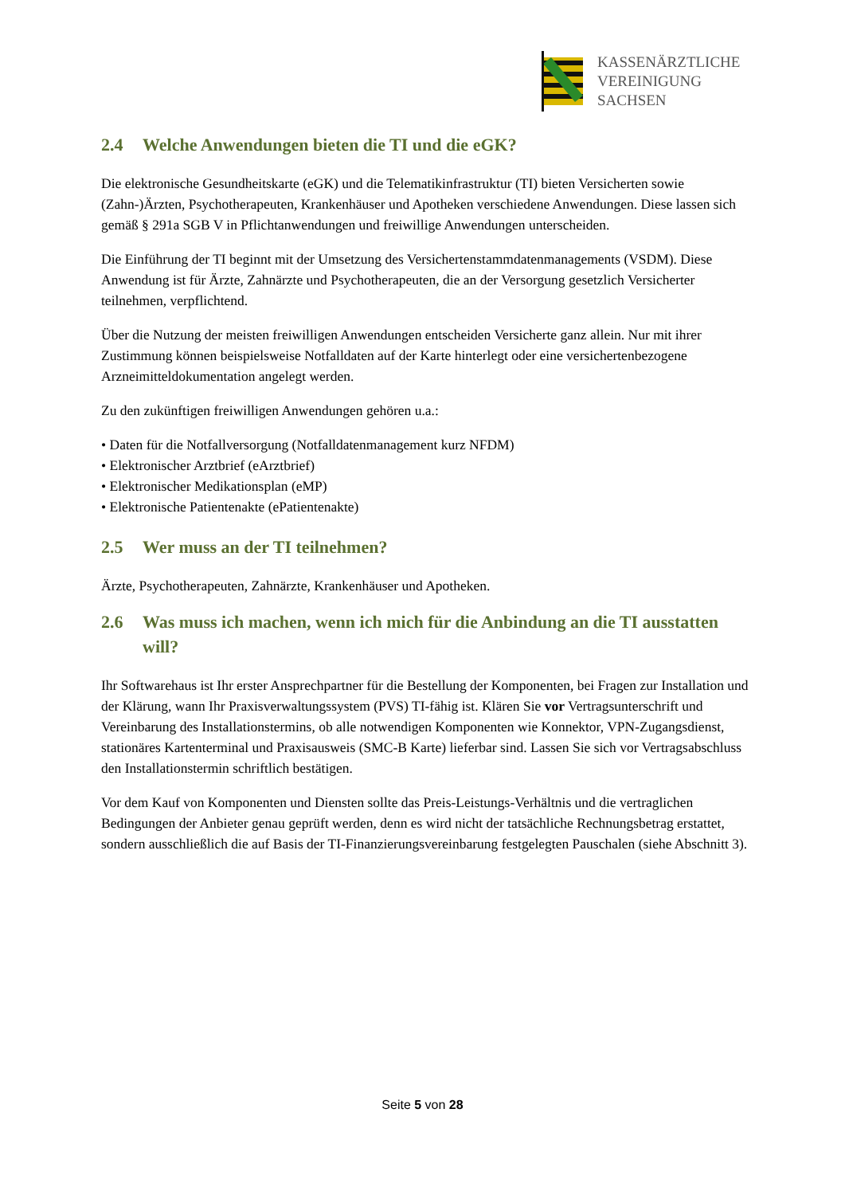KASSENÄRZTLICHE
VEREINIGUNG
SACHSEN
2.4 Welche Anwendungen bieten die TI und die eGK?
Die elektronische Gesundheitskarte (eGK) und die Telematikinfrastruktur (TI) bieten Versicherten sowie (Zahn-)Ärzten, Psychotherapeuten, Krankenhäuser und Apotheken verschiedene Anwendungen. Diese lassen sich gemäß § 291a SGB V in Pflichtanwendungen und freiwillige Anwendungen unterscheiden.
Die Einführung der TI beginnt mit der Umsetzung des Versichertenstammdatenmanagements (VSDM). Diese Anwendung ist für Ärzte, Zahnärzte und Psychotherapeuten, die an der Versorgung gesetzlich Versicherter teilnehmen, verpflichtend.
Über die Nutzung der meisten freiwilligen Anwendungen entscheiden Versicherte ganz allein. Nur mit ihrer Zustimmung können beispielsweise Notfalldaten auf der Karte hinterlegt oder eine versichertenbezogene Arzneimitteldokumentation angelegt werden.
Zu den zukünftigen freiwilligen Anwendungen gehören u.a.:
• Daten für die Notfallversorgung (Notfalldatenmanagement kurz NFDM)
• Elektronischer Arztbrief (eArztbrief)
• Elektronischer Medikationsplan (eMP)
• Elektronische Patientenakte (ePatientenakte)
2.5 Wer muss an der TI teilnehmen?
Ärzte, Psychotherapeuten, Zahnärzte, Krankenhäuser und Apotheken.
2.6 Was muss ich machen, wenn ich mich für die Anbindung an die TI ausstatten will?
Ihr Softwarehaus ist Ihr erster Ansprechpartner für die Bestellung der Komponenten, bei Fragen zur Installation und der Klärung, wann Ihr Praxisverwaltungssystem (PVS) TI-fähig ist. Klären Sie vor Vertragsunterschrift und Vereinbarung des Installationstermins, ob alle notwendigen Komponenten wie Konnektor, VPN-Zugangsdienst, stationäres Kartenterminal und Praxisausweis (SMC-B Karte) lieferbar sind. Lassen Sie sich vor Vertragsabschluss den Installationstermin schriftlich bestätigen.
Vor dem Kauf von Komponenten und Diensten sollte das Preis-Leistungs-Verhältnis und die vertraglichen Bedingungen der Anbieter genau geprüft werden, denn es wird nicht der tatsächliche Rechnungsbetrag erstattet, sondern ausschließlich die auf Basis der TI-Finanzierungsvereinbarung festgelegten Pauschalen (siehe Abschnitt 3).
Seite 5 von 28